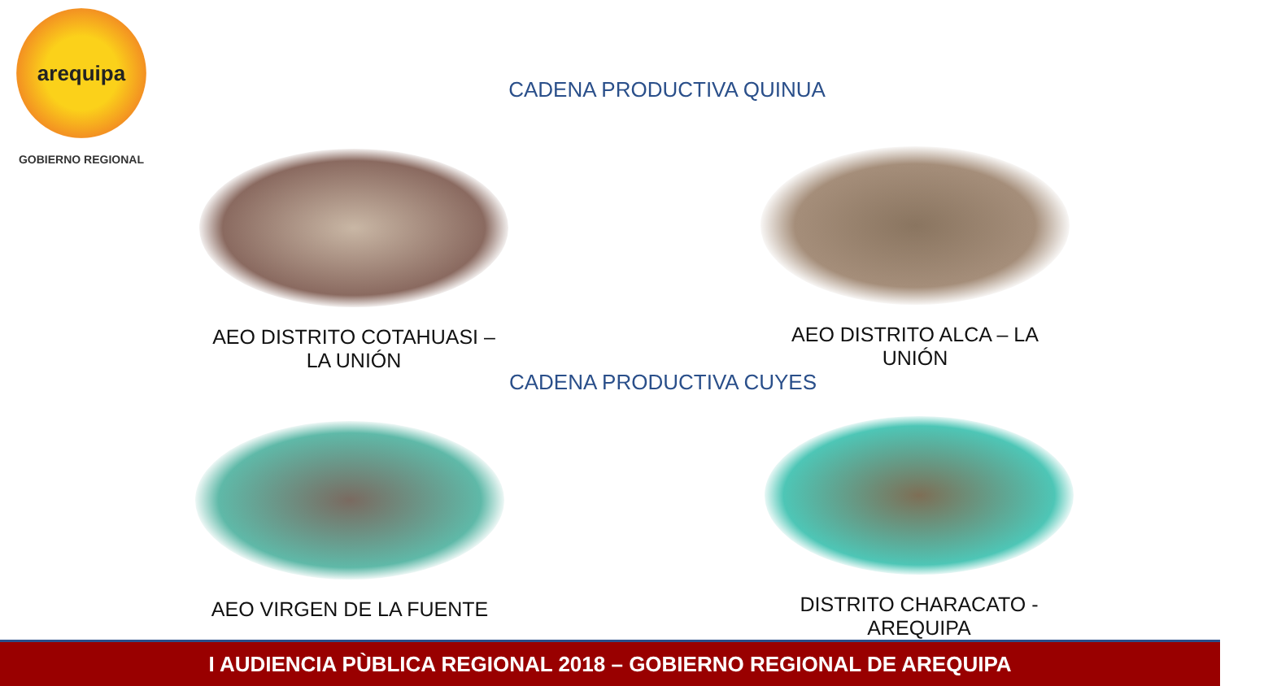arequipa
GOBIERNO REGIONAL
CADENA PRODUCTIVA QUINUA
AEO DISTRITO COTAHUASI – LA UNIÓN AEO DISTRITO ALCA – LA UNIÓN
CADENA PRODUCTIVA CUYES
AEO VIRGEN DE LA FUENTE DISTRITO CHARACATO - AREQUIPA
I AUDIENCIA PÙBLICA REGIONAL 2018 – GOBIERNO REGIONAL DE AREQUIPA